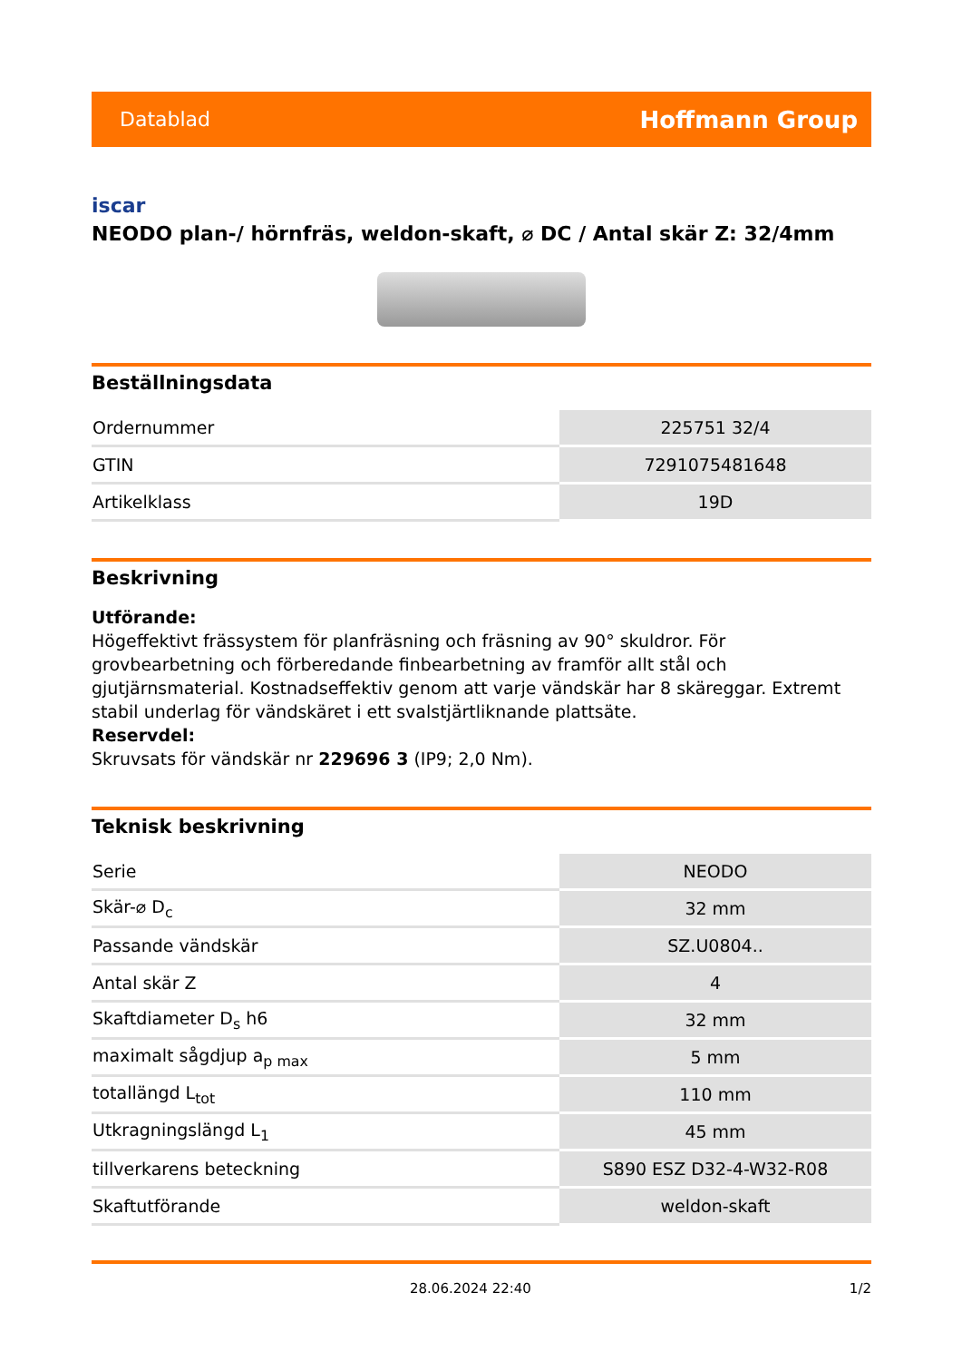Datablad Hoffmann Group
iscar
NEODO plan-/ hörnfräs, weldon-skaft, ⌀ DC / Antal skär Z: 32/4mm
Beställningsdata
| Ordernummer | 225751 32/4 |
| GTIN | 7291075481648 |
| Artikelklass | 19D |
Beskrivning
Utförande:
Högeffektivt frässystem för planfräsning och fräsning av 90° skuldror. För grovbearbetning och förberedande finbearbetning av framför allt stål och gjutjärnsmaterial. Kostnadseffektiv genom att varje vändskär har 8 skäreggar. Extremt stabil underlag för vändskäret i ett svalstjärtliknande plattsäte.
Reservdel:
Skruvsats för vändskär nr 229696 3 (IP9; 2,0 Nm).
Teknisk beskrivning
| Serie | NEODO |
| Skär-⌀ D<sub>c</sub> | 32 mm |
| Passande vändskär | SZ.U0804.. |
| Antal skär Z | 4 |
| Skaftdiameter D<sub>s</sub> h6 | 32 mm |
| maximalt sågdjup a<sub>p max</sub> | 5 mm |
| totallängd L<sub>tot</sub> | 110 mm |
| Utkragningslängd L<sub>1</sub> | 45 mm |
| tillverkarens beteckning | S890 ESZ D32-4-W32-R08 |
| Skaftutförande | weldon-skaft |
28.06.2024 22:40 1/2